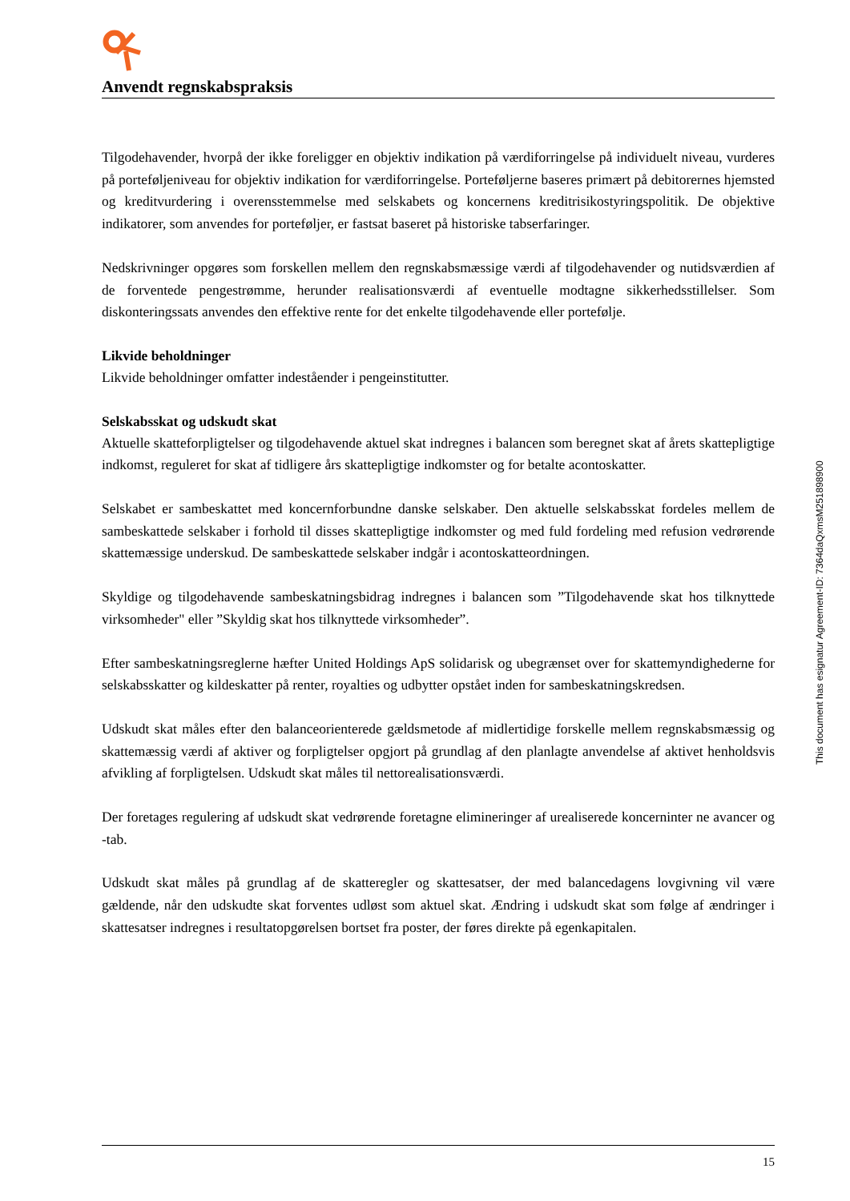Anvendt regnskabspraksis
Tilgodehavender, hvorpå der ikke foreligger en objektiv indikation på værdiforringelse på individuelt niveau, vurderes på porteføljeniveau for objektiv indikation for værdiforringelse. Porteføljerne baseres primært på debitorernes hjemsted og kreditvurdering i overensstemmelse med selskabets og koncernens kreditrisikostyringspolitik. De objektive indikatorer, som anvendes for porteføljer, er fastsat baseret på historiske tabserfaringer.
Nedskrivninger opgøres som forskellen mellem den regnskabsmæssige værdi af tilgodehavender og nutidsværdien af de forventede pengestrømme, herunder realisationsværdi af eventuelle modtagne sikkerhedsstillelser. Som diskonteringssats anvendes den effektive rente for det enkelte tilgodehavende eller portefølje.
Likvide beholdninger
Likvide beholdninger omfatter indeståender i pengeinstitutter.
Selskabsskat og udskudt skat
Aktuelle skatteforpligtelser og tilgodehavende aktuel skat indregnes i balancen som beregnet skat af årets skattepligtige indkomst, reguleret for skat af tidligere års skattepligtige indkomster og for betalte acontoskatter.
Selskabet er sambeskattet med koncernforbundne danske selskaber. Den aktuelle selskabsskat fordeles mellem de sambeskattede selskaber i forhold til disses skattepligtige indkomster og med fuld fordeling med refusion vedrørende skattemæssige underskud. De sambeskattede selskaber indgår i acontoskatteordningen.
Skyldige og tilgodehavende sambeskatningsbidrag indregnes i balancen som ”Tilgodehavende skat hos tilknyttede virksomheder" eller ”Skyldig skat hos tilknyttede virksomheder”.
Efter sambeskatningsreglerne hæfter United Holdings ApS solidarisk og ubegrænset over for skattemyndighederne for selskabsskatter og kildeskatter på renter, royalties og udbytter opstået inden for sambeskatningskredsen.
Udskudt skat måles efter den balanceorienterede gældsmetode af midlertidige forskelle mellem regnskabsmæssig og skattemæssig værdi af aktiver og forpligtelser opgjort på grundlag af den planlagte anvendelse af aktivet henholdsvis afvikling af forpligtelsen. Udskudt skat måles til nettorealisationsværdi.
Der foretages regulering af udskudt skat vedrørende foretagne elimineringer af urealiserede koncerninter ne avancer og -tab.
Udskudt skat måles på grundlag af de skatteregler og skattesatser, der med balancedagens lovgivning vil være gældende, når den udskudte skat forventes udløst som aktuel skat. Ændring i udskudt skat som følge af ændringer i skattesatser indregnes i resultatopgørelsen bortset fra poster, der føres direkte på egenkapitalen.
This document has esignatur Agreement-ID: 7364daQxmsM251898900
15